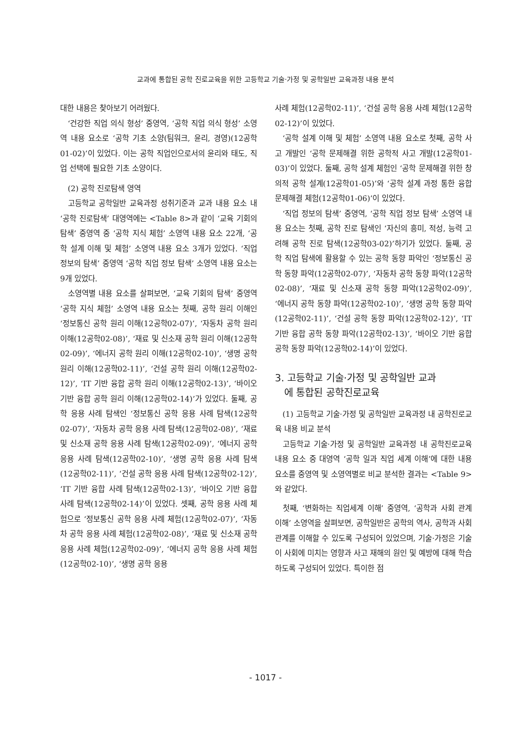교과에 통합된 공학 진로교육을 위한 고등학교 기술·가정 및 공학일반 교육과정 내용 분석
대한 내용은 찾아보기 어려웠다.
‘건강한 직업 의식 형성’ 중영역, ‘공학 직업 의식 형성’ 소영역 내용 요소로 ‘공학 기초 소양(팀워크, 윤리, 경영)(12공학01-02)’이 있었다. 이는 공학 직업인으로서의 윤리와 태도, 직업 선택에 필요한 기초 소양이다.
(2) 공학 진로탐색 영역
고등학교 공학일반 교육과정 성취기준과 교과 내용 요소 내 ‘공학 진로탐색’ 대영역에는 <Table 8>과 같이 ‘교육 기회의 탐색’ 중영역 중 ‘공학 지식 체험’ 소영역 내용 요소 22개, ‘공학 설계 이해 및 체험’ 소영역 내용 요소 3개가 있었다. ‘직업 정보의 탐색’ 중영역 ‘공학 직업 정보 탐색’ 소영역 내용 요소는 9개 있었다.
소영역별 내용 요소를 살펴보면, ‘교육 기회의 탐색’ 중영역 ‘공학 지식 체험’ 소영역 내용 요소는 첫째, 공학 원리 이해인 ‘정보통신 공학 원리 이해(12공학02-07)’, ‘자동차 공학 원리 이해(12공학02-08)’, ‘재료 및 신소재 공학 원리 이해(12공학02-09)’, ‘에너지 공학 원리 이해(12공학02-10)’, ‘생명 공학 원리 이해(12공학02-11)’, ‘건설 공학 원리 이해(12공학02-12)’, ‘IT 기반 융합 공학 원리 이해(12공학02-13)’, ‘바이오 기반 융합 공학 원리 이해(12공학02-14)’가 있었다. 둘째, 공학 응용 사례 탐색인 ‘정보통신 공학 응용 사례 탐색(12공학02-07)’, ‘자동차 공학 응용 사례 탐색(12공학02-08)’, ‘재료 및 신소재 공학 응용 사례 탐색(12공학02-09)’, ‘에너지 공학 응용 사례 탐색(12공학02-10)’, ‘생명 공학 응용 사례 탐색(12공학02-11)’, ‘건설 공학 응용 사례 탐색(12공학02-12)’, ‘IT 기반 융합 사례 탐색(12공학02-13)’, ‘바이오 기반 융합 사례 탐색(12공학02-14)’이 있었다. 셋째, 공학 응용 사례 체험으로 ‘정보통신 공학 응용 사례 체험(12공학02-07)’, ‘자동차 공학 응용 사례 체험(12공학02-08)’, ‘재료 및 신소재 공학 응용 사례 체험(12공학02-09)’, ‘에너지 공학 응용 사례 체험(12공학02-10)’, ‘생명 공학 응용
사례 체험(12공학02-11)’, ‘건설 공학 응용 사례 체험(12공학02-12)’이 있었다.
‘공학 설계 이해 및 체험’ 소영역 내용 요소로 첫째, 공학 사고 개발인 ‘공학 문제해결 위한 공학적 사고 개발(12공학01-03)’이 있었다. 둘째, 공학 설계 체험인 ‘공학 문제해결 위한 창의적 공학 설계(12공학01-05)’와 ‘공학 설계 과정 통한 융합문제해결 체험(12공학01-06)’이 있었다.
‘직업 정보의 탐색’ 중영역, ‘공학 직업 정보 탐색’ 소영역 내용 요소는 첫째, 공학 진로 탐색인 ‘자신의 흥미, 적성, 능력 고려해 공학 진로 탐색(12공학03-02)’하기가 있었다. 둘째, 공학 직업 탐색에 활용할 수 있는 공학 동향 파악인 ‘정보통신 공학 동향 파악(12공학02-07)’, ‘자동차 공학 동향 파악(12공학02-08)’, ‘재료 및 신소재 공학 동향 파악(12공학02-09)’, ‘에너지 공학 동향 파악(12공학02-10)’, ‘생명 공학 동향 파악(12공학02-11)’, ‘건설 공학 동향 파악(12공학02-12)’, ‘IT 기반 융합 공학 동향 파악(12공학02-13)’, ‘바이오 기반 융합 공학 동향 파악(12공학02-14)’이 있었다.
3. 고등학교 기술·가정 및 공학일반 교과
에 통합된 공학진로교육
(1) 고등학교 기술·가정 및 공학일반 교육과정 내 공학진로교육 내용 비교 분석
고등학교 기술·가정 및 공학일반 교육과정 내 공학진로교육 내용 요소 중 대영역 ‘공학 일과 직업 세계 이해’에 대한 내용 요소를 중영역 및 소영역별로 비교 분석한 결과는 <Table 9>와 같았다.
첫째, ‘변화하는 직업세계 이해’ 중영역, ‘공학과 사회 관계 이해’ 소영역을 살펴보면, 공학일반은 공학의 역사, 공학과 사회 관계를 이해할 수 있도록 구성되어 있었으며, 기술·가정은 기술이 사회에 미치는 영향과 사고 재해의 원인 및 예방에 대해 학습하도록 구성되어 있었다. 특이한 점
- 1017 -